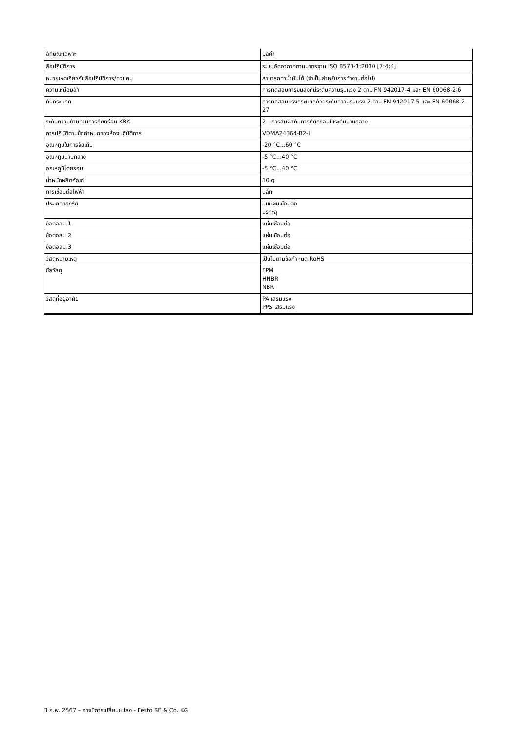| ลักษณะเฉพาะ | มูลค่า |
| --- | --- |
| สื่อปฏิบัติการ | ระบบอัดอากาศตามมาตรฐาน ISO 8573-1:2010 [7:4:4] |
| หมายเหตุเกี่ยวกับสื่อปฏิบัติการ/ควบคุม | สามารถทาน้ำมันได้ (จำเป็นสำหรับการทำงานต่อไป) |
| ความเหนื่อยล้า | การทดสอบการขนส่งที่มีระดับความรุนแรง 2 ตาม FN 942017-4 และ EN 60068-2-6 |
| กันกระแทก | การทดสอบแรงกระแทกด้วยระดับความรุนแรง 2 ตาม FN 942017-5 และ EN 60068-2-27 |
| ระดับความต้านทานการกัดกร่อน KBK | 2 - การสัมผัสกับการกัดกร่อนในระดับปานกลาง |
| การปฏิบัติตามข้อกำหนดของห้องปฏิบัติการ | VDMA24364-B2-L |
| อุณหภูมิในการจัดเก็บ | -20 °C...60 °C |
| อุณหภูมิปานกลาง | -5 °C...40 °C |
| อุณหภูมิโดยรอบ | -5 °C...40 °C |
| น้ำหนักผลิตภัณฑ์ | 10 g |
| การเชื่อมต่อไฟฟ้า | ปลั๊ก |
| ประเภทของรัด | บนแผ่นเชื่อมต่อ มีรูทะลุ |
| ข้อต่อลม 1 | แผ่นเชื่อมต่อ |
| ข้อต่อลม 2 | แผ่นเชื่อมต่อ |
| ข้อต่อลม 3 | แผ่นเชื่อมต่อ |
| วัสดุหมายเหตุ | เป็นไปตามข้อกำหนด RoHS |
| ซีลวัสดุ | FPM HNBR NBR |
| วัสดุที่อยู่อาศัย | PA เสริมแรง PPS เสริมแรง |
3 ก.พ. 2567 – อาจมีการเปลี่ยนแปลง - Festo SE & Co. KG